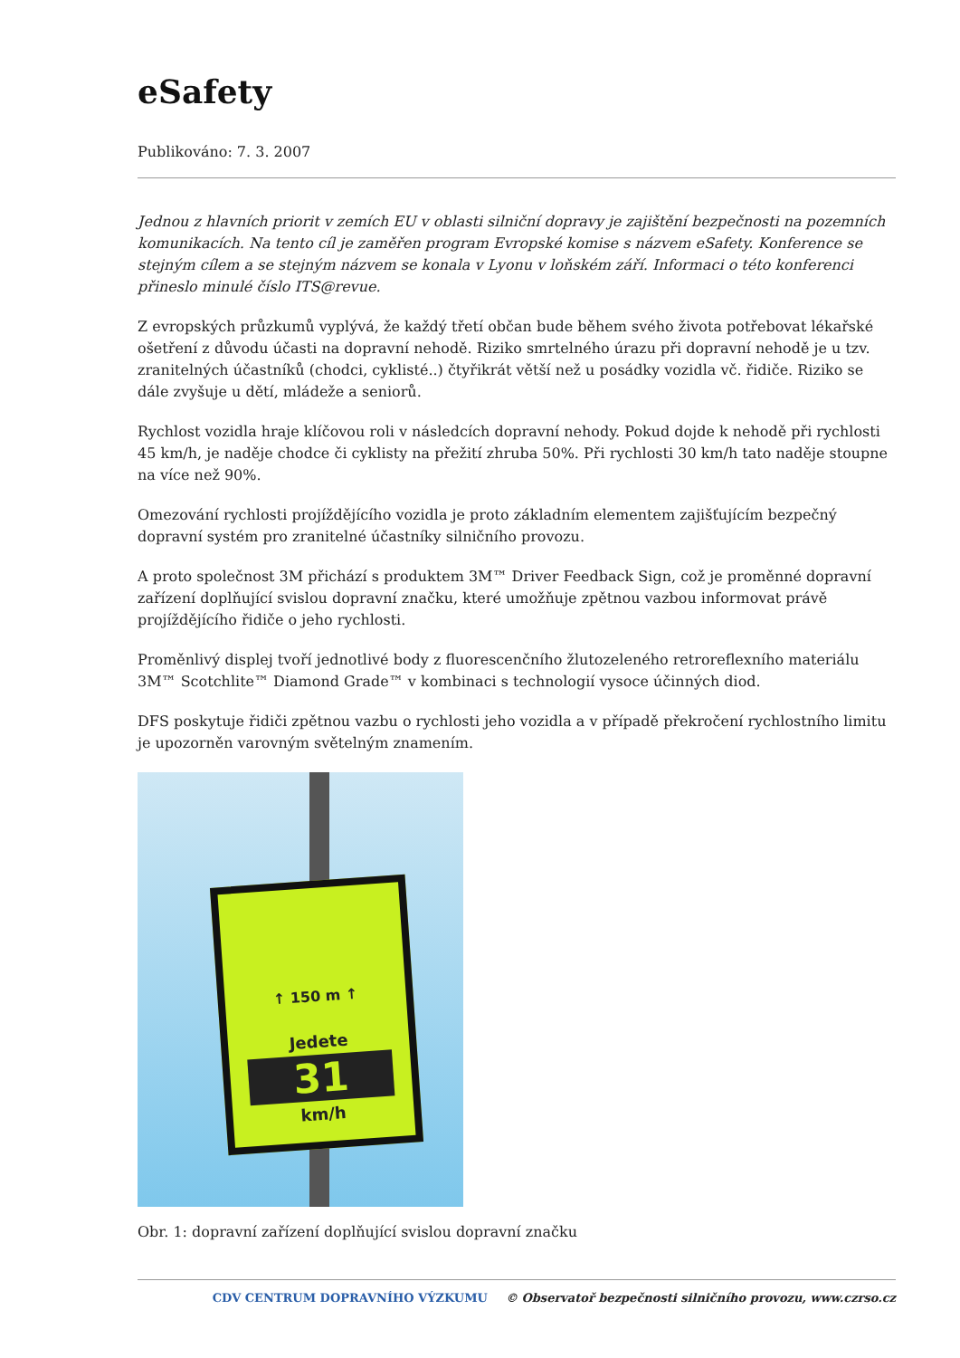eSafety
Publikováno: 7. 3. 2007
Jednou z hlavních priorit v zemích EU v oblasti silniční dopravy je zajištění bezpečnosti na pozemních komunikacích. Na tento cíl je zaměřen program Evropské komise s názvem eSafety. Konference se stejným cílem a se stejným názvem se konala v Lyonu v loňském září. Informaci o této konferenci přineslo minulé číslo ITS@revue.
Z evropských průzkumů vyplývá, že každý třetí občan bude během svého života potřebovat lékařské ošetření z důvodu účasti na dopravní nehodě. Riziko smrtelného úrazu při dopravní nehodě je u tzv. zranitelných účastníků (chodci, cyklisté..) čtyřikrát větší než u posádky vozidla vč. řidiče. Riziko se dále zvyšuje u dětí, mládeže a seniorů.
Rychlost vozidla hraje klíčovou roli v následcích dopravní nehody. Pokud dojde k nehodě při rychlosti 45 km/h, je naděje chodce či cyklisty na přežití zhruba 50%. Při rychlosti 30 km/h tato naděje stoupne na více než 90%.
Omezování rychlosti projíždějícího vozidla je proto základním elementem zajišťujícím bezpečný dopravní systém pro zranitelné účastníky silničního provozu.
A proto společnost 3M přichází s produktem 3M™ Driver Feedback Sign, což je proměnné dopravní zařízení doplňující svislou dopravní značku, které umožňuje zpětnou vazbou informovat právě projíždějícího řidiče o jeho rychlosti.
Proměnlivý displej tvoří jednotlivé body z fluorescenčního žlutozeleného retroreflexního materiálu 3M™ Scotchlite™ Diamond Grade™ v kombinaci s technologií vysoce účinných diod.
DFS poskytuje řidiči zpětnou vazbu o rychlosti jeho vozidla a v případě překročení rychlostního limitu je upozorněn varovným světelným znamením.
↑ 150 m ↑
Jedete
31
km/h
Obr. 1: dopravní zařízení doplňující svislou dopravní značku
CDV CENTRUM DOPRAVNÍHO VÝZKUMU © Observatoř bezpečnosti silničního provozu, www.czrso.cz